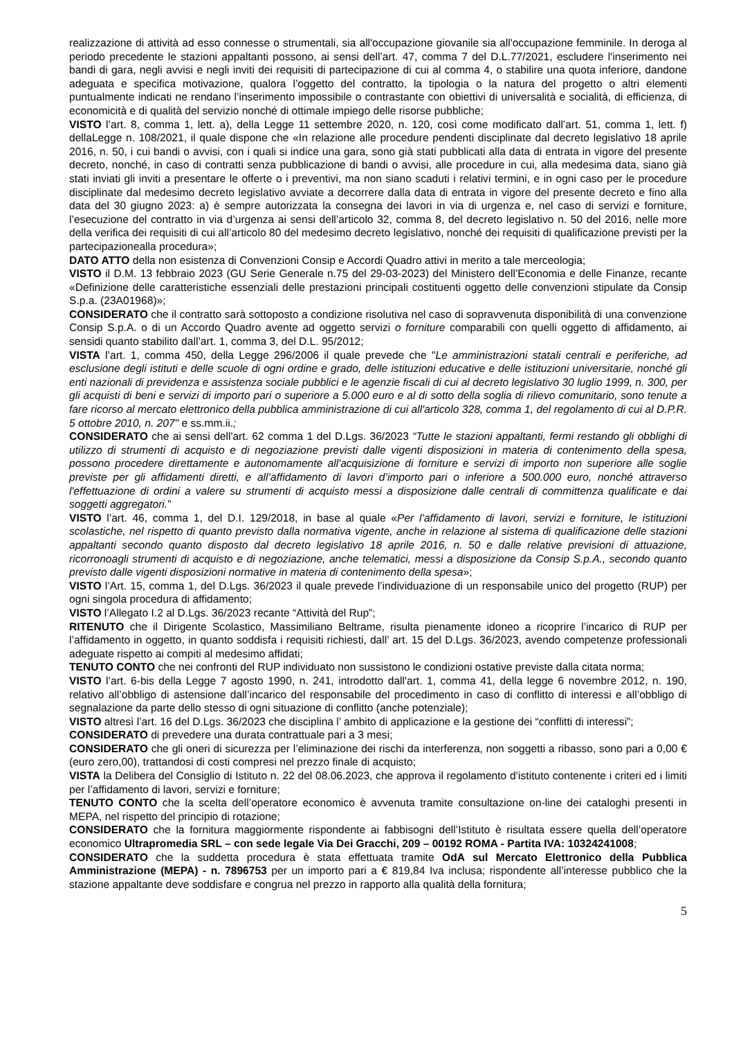realizzazione di attività ad esso connesse o strumentali, sia all'occupazione giovanile sia all'occupazione femminile. In deroga al periodo precedente le stazioni appaltanti possono, ai sensi dell’art. 47, comma 7 del D.L.77/2021, escludere l'inserimento nei bandi di gara, negli avvisi e negli inviti dei requisiti di partecipazione di cui al comma 4, o stabilire una quota inferiore, dandone adeguata e specifica motivazione, qualora l’oggetto del contratto, la tipologia o la natura del progetto o altri elementi puntualmente indicati ne rendano l’inserimento impossibile o contrastante con obiettivi di universalità e socialità, di efficienza, di economicità e di qualità del servizio nonché di ottimale impiego delle risorse pubbliche;
VISTO l’art. 8, comma 1, lett. a), della Legge 11 settembre 2020, n. 120, così come modificato dall’art. 51, comma 1, lett. f) dellaLegge n. 108/2021, il quale dispone che «In relazione alle procedure pendenti disciplinate dal decreto legislativo 18 aprile 2016, n. 50, i cui bandi o avvisi, con i quali si indice una gara, sono già stati pubblicati alla data di entrata in vigore del presente decreto, nonché, in caso di contratti senza pubblicazione di bandi o avvisi, alle procedure in cui, alla medesima data, siano già stati inviati gli inviti a presentare le offerte o i preventivi, ma non siano scaduti i relativi termini, e in ogni caso per le procedure disciplinate dal medesimo decreto legislativo avviate a decorrere dalla data di entrata in vigore del presente decreto e fino alla data del 30 giugno 2023: a) è sempre autorizzata la consegna dei lavori in via di urgenza e, nel caso di servizi e forniture, l’esecuzione del contratto in via d’urgenza ai sensi dell’articolo 32, comma 8, del decreto legislativo n. 50 del 2016, nelle more della verifica dei requisiti di cui all’articolo 80 del medesimo decreto legislativo, nonché dei requisiti di qualificazione previsti per la partecipazionealla procedura»;
DATO ATTO della non esistenza di Convenzioni Consip e Accordi Quadro attivi in merito a tale merceologia;
VISTO il D.M. 13 febbraio 2023 (GU Serie Generale n.75 del 29-03-2023) del Ministero dell’Economia e delle Finanze, recante «Definizione delle caratteristiche essenziali delle prestazioni principali costituenti oggetto delle convenzioni stipulate da Consip S.p.a. (23A01968)»;
CONSIDERATO che il contratto sarà sottoposto a condizione risolutiva nel caso di sopravvenuta disponibilità di una convenzione Consip S.p.A. o di un Accordo Quadro avente ad oggetto servizi o forniture comparabili con quelli oggetto di affidamento, ai sensidi quanto stabilito dall’art. 1, comma 3, del D.L. 95/2012;
VISTA l’art. 1, comma 450, della Legge 296/2006 il quale prevede che "Le amministrazioni statali centrali e periferiche, ad esclusione degli istituti e delle scuole di ogni ordine e grado, delle istituzioni educative e delle istituzioni universitarie, nonché gli enti nazionali di previdenza e assistenza sociale pubblici e le agenzie fiscali di cui al decreto legislativo 30 luglio 1999, n. 300, per gli acquisti di beni e servizi di importo pari o superiore a 5.000 euro e al di sotto della soglia di rilievo comunitario, sono tenute a fare ricorso al mercato elettronico della pubblica amministrazione di cui all'articolo 328, comma 1, del regolamento di cui al D.P.R. 5 ottobre 2010, n. 207" e ss.mm.ii.;
CONSIDERATO che ai sensi dell'art. 62 comma 1 del D.Lgs. 36/2023 “Tutte le stazioni appaltanti, fermi restando gli obblighi di utilizzo di strumenti di acquisto e di negoziazione previsti dalle vigenti disposizioni in materia di contenimento della spesa, possono procedere direttamente e autonomamente all'acquisizione di forniture e servizi di importo non superiore alle soglie previste per gli affidamenti diretti, e all’affidamento di lavori d’importo pari o inferiore a 500.000 euro, nonché attraverso l'effettuazione di ordini a valere su strumenti di acquisto messi a disposizione dalle centrali di committenza qualificate e dai soggetti aggregatori.”
VISTO l’art. 46, comma 1, del D.I. 129/2018, in base al quale «Per l’affidamento di lavori, servizi e forniture, le istituzioni scolastiche, nel rispetto di quanto previsto dalla normativa vigente, anche in relazione al sistema di qualificazione delle stazioni appaltanti secondo quanto disposto dal decreto legislativo 18 aprile 2016, n. 50 e dalle relative previsioni di attuazione, ricorronoagli strumenti di acquisto e di negoziazione, anche telematici, messi a disposizione da Consip S.p.A., secondo quanto previsto dalle vigenti disposizioni normative in materia di contenimento della spesa»;
VISTO l’Art. 15, comma 1, del D.Lgs. 36/2023 il quale prevede l’individuazione di un responsabile unico del progetto (RUP) per ogni singola procedura di affidamento;
VISTO l’Allegato I.2 al D.Lgs. 36/2023 recante “Attività del Rup”;
RITENUTO che il Dirigente Scolastico, Massimiliano Beltrame, risulta pienamente idoneo a ricoprire l’incarico di RUP per l’affidamento in oggetto, in quanto soddisfa i requisiti richiesti, dall’ art. 15 del D.Lgs. 36/2023, avendo competenze professionali adeguate rispetto ai compiti al medesimo affidati;
TENUTO CONTO che nei confronti del RUP individuato non sussistono le condizioni ostative previste dalla citata norma;
VISTO l’art. 6-bis della Legge 7 agosto 1990, n. 241, introdotto dall'art. 1, comma 41, della legge 6 novembre 2012, n. 190, relativo all’obbligo di astensione dall’incarico del responsabile del procedimento in caso di conflitto di interessi e all’obbligo di segnalazione da parte dello stesso di ogni situazione di conflitto (anche potenziale);
VISTO altresì l’art. 16 del D.Lgs. 36/2023 che disciplina l’ ambito di applicazione e la gestione dei “conflitti di interessi”;
CONSIDERATO di prevedere una durata contrattuale pari a 3 mesi;
CONSIDERATO che gli oneri di sicurezza per l’eliminazione dei rischi da interferenza, non soggetti a ribasso, sono pari a 0,00 € (euro zero,00), trattandosi di costi compresi nel prezzo finale di acquisto;
VISTA la Delibera del Consiglio di Istituto n. 22 del 08.06.2023, che approva il regolamento d’istituto contenente i criteri ed i limiti per l’affidamento di lavori, servizi e forniture;
TENUTO CONTO che la scelta dell’operatore economico è avvenuta tramite consultazione on-line dei cataloghi presenti in MEPA, nel rispetto del principio di rotazione;
CONSIDERATO che la fornitura maggiormente rispondente ai fabbisogni dell’Istituto è risultata essere quella dell’operatore economico Ultrapromedia SRL – con sede legale Via Dei Gracchi, 209 – 00192 ROMA - Partita IVA: 10324241008;
CONSIDERATO che la suddetta procedura è stata effettuata tramite OdA sul Mercato Elettronico della Pubblica Amministrazione (MEPA) - n. 7896753 per un importo pari a € 819,84 Iva inclusa; rispondente all’interesse pubblico che la stazione appaltante deve soddisfare e congrua nel prezzo in rapporto alla qualità della fornitura;
5